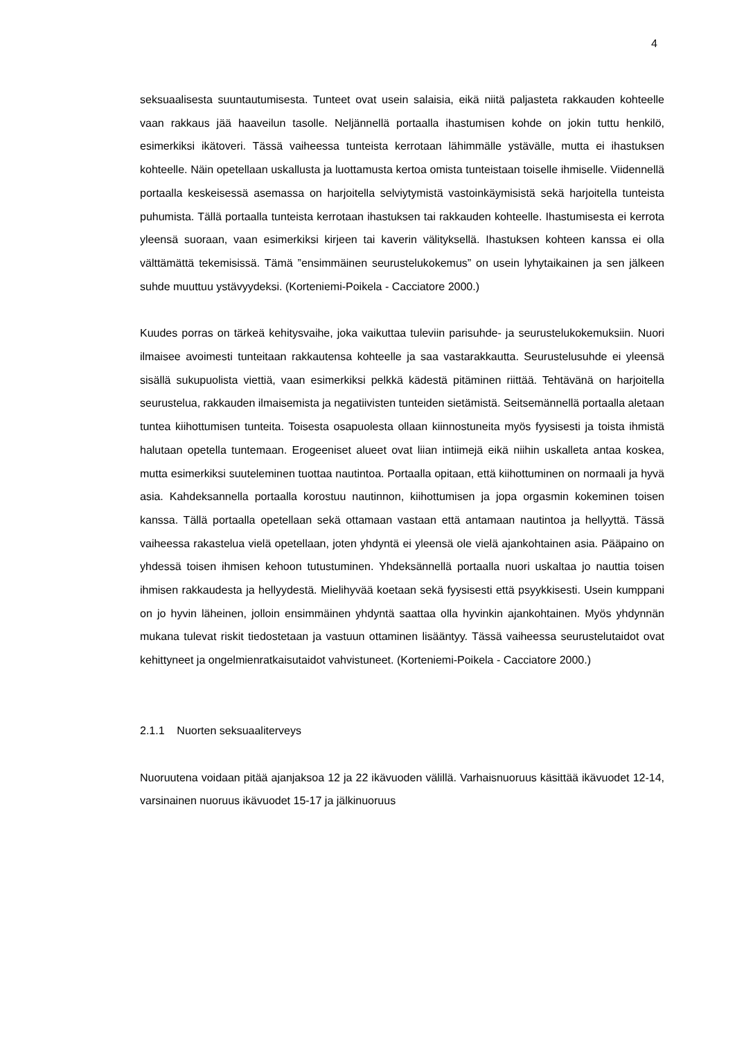4
seksuaalisesta suuntautumisesta. Tunteet ovat usein salaisia, eikä niitä paljasteta rakkauden kohteelle vaan rakkaus jää haaveilun tasolle. Neljännellä portaalla ihastumisen kohde on jokin tuttu henkilö, esimerkiksi ikätoveri. Tässä vaiheessa tunteista kerrotaan lähimmälle ystävälle, mutta ei ihastuksen kohteelle. Näin opetellaan uskallusta ja luottamusta kertoa omista tunteistaan toiselle ihmiselle. Viidennellä portaalla keskeisessä asemassa on harjoitella selviytymistä vastoinkäymisistä sekä harjoitella tunteista puhumista. Tällä portaalla tunteista kerrotaan ihastuksen tai rakkauden kohteelle. Ihastumisesta ei kerrota yleensä suoraan, vaan esimerkiksi kirjeen tai kaverin välityksellä. Ihastuksen kohteen kanssa ei olla välttämättä tekemisissä. Tämä ”ensimmäinen seurustelukokemus” on usein lyhytaikainen ja sen jälkeen suhde muuttuu ystävyydeksi. (Korteniemi-Poikela - Cacciatore 2000.)
Kuudes porras on tärkeä kehitysvaihe, joka vaikuttaa tuleviin parisuhde- ja seurustelukokemuksiin. Nuori ilmaisee avoimesti tunteitaan rakkautensa kohteelle ja saa vastarakkautta. Seurustelusuhde ei yleensä sisällä sukupuolista viettiä, vaan esimerkiksi pelkkä kädestä pitäminen riittää. Tehtävänä on harjoitella seurustelua, rakkauden ilmaisemista ja negatiivisten tunteiden sietämistä. Seitsemännellä portaalla aletaan tuntea kiihottumisen tunteita. Toisesta osapuolesta ollaan kiinnostuneita myös fyysisesti ja toista ihmistä halutaan opetella tuntemaan. Erogeeniset alueet ovat liian intiimejä eikä niihin uskalleta antaa koskea, mutta esimerkiksi suuteleminen tuottaa nautintoa. Portaalla opitaan, että kiihottuminen on normaali ja hyvä asia. Kahdeksannella portaalla korostuu nautinnon, kiihottumisen ja jopa orgasmin kokeminen toisen kanssa. Tällä portaalla opetellaan sekä ottamaan vastaan että antamaan nautintoa ja hellyyttä. Tässä vaiheessa rakastelua vielä opetellaan, joten yhdyntä ei yleensä ole vielä ajankohtainen asia. Pääpaino on yhdessä toisen ihmisen kehoon tutustuminen. Yhdeksännellä portaalla nuori uskaltaa jo nauttia toisen ihmisen rakkaudesta ja hellyydestä. Mielihyvää koetaan sekä fyysisesti että psyykkisesti. Usein kumppani on jo hyvin läheinen, jolloin ensimmäinen yhdyntä saattaa olla hyvinkin ajankohtainen. Myös yhdynnän mukana tulevat riskit tiedostetaan ja vastuun ottaminen lisääntyy. Tässä vaiheessa seurustelutaidot ovat kehittyneet ja ongelmienratkaisutaidot vahvistuneet. (Korteniemi-Poikela - Cacciatore 2000.)
2.1.1 Nuorten seksuaaliterveys
Nuoruutena voidaan pitää ajanjaksoa 12 ja 22 ikävuoden välillä. Varhaisnuoruus käsittää ikävuodet 12-14, varsinainen nuoruus ikävuodet 15-17 ja jälkinuoruus